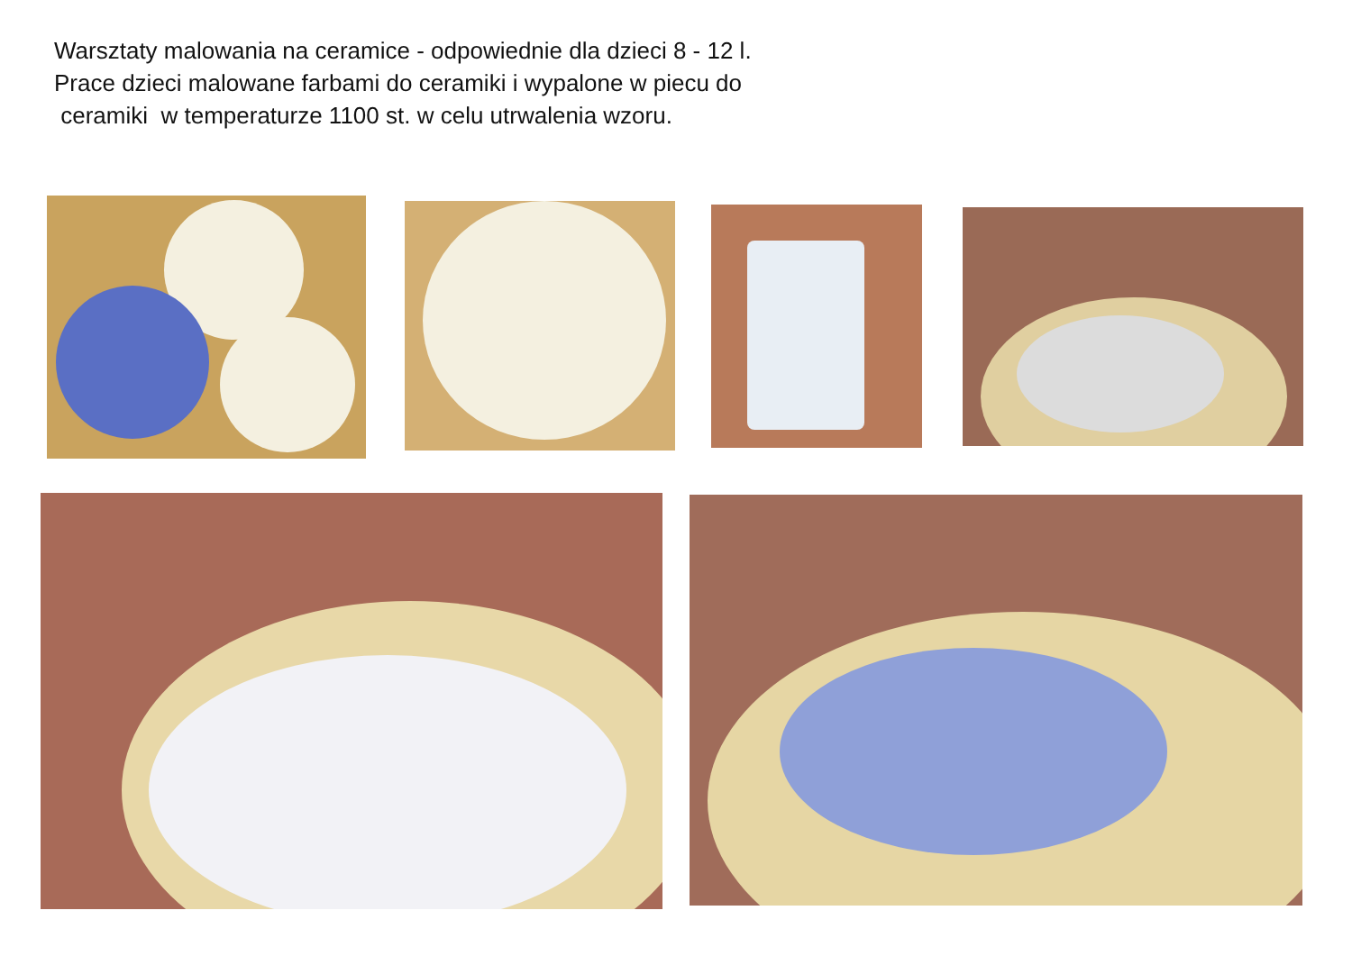Warsztaty malowania na ceramice - odpowiednie dla dzieci 8 - 12 l.
Prace dzieci malowane farbami do ceramiki i wypalone w piecu do
ceramiki w temperaturze 1100 st. w celu utrwalenia wzoru.